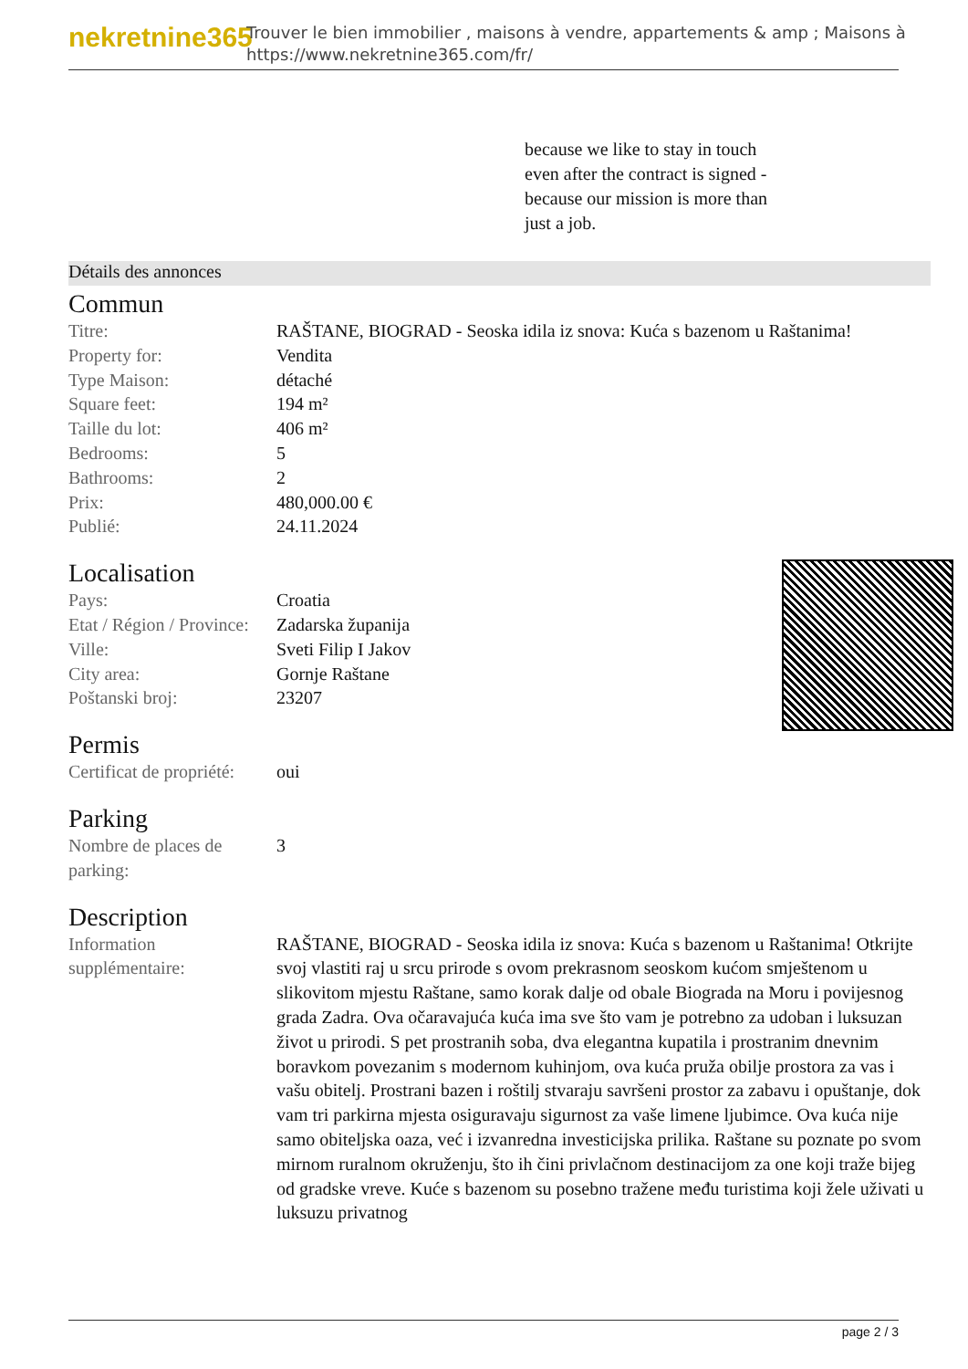nekretnine365
Trouver le bien immobilier , maisons à vendre, appartements & amp ; Maisons à
https://www.nekretnine365.com/fr/
because we like to stay in touch even after the contract is signed - because our mission is more than just a job.
Détails des annonces
Commun
| Titre: | RAŠTANE, BIOGRAD - Seoska idila iz snova: Kuća s bazenom u Raštanima! |
| Property for: | Vendita |
| Type Maison: | détaché |
| Square feet: | 194 m² |
| Taille du lot: | 406 m² |
| Bedrooms: | 5 |
| Bathrooms: | 2 |
| Prix: | 480,000.00 € |
| Publié: | 24.11.2024 |
Localisation
| Pays: | Croatia |
| Etat / Région / Province: | Zadarska županija |
| Ville: | Sveti Filip I Jakov |
| City area: | Gornje Raštane |
| Poštanski broj: | 23207 |
Permis
| Certificat de propriété: | oui |
Parking
| Nombre de places de parking: | 3 |
Description
| Information supplémentaire: | RAŠTANE, BIOGRAD - Seoska idila iz snova: Kuća s bazenom u Raštanima! Otkrijte svoj vlastiti raj u srcu prirode s ovom prekrasnom seoskom kućom smještenom u slikovitom mjestu Raštane, samo korak dalje od obale Biograda na Moru i povijesnog grada Zadra. Ova očaravajuća kuća ima sve što vam je potrebno za udoban i luksuzan život u prirodi. S pet prostranih soba, dva elegantna kupatila i prostranim dnevnim boravkom povezanim s modernom kuhinjom, ova kuća pruža obilje prostora za vas i vašu obitelj. Prostrani bazen i roštilj stvaraju savršeni prostor za zabavu i opuštanje, dok vam tri parkirna mjesta osiguravaju sigurnost za vaše limene ljubimce. Ova kuća nije samo obiteljska oaza, već i izvanredna investicijska prilika. Raštane su poznate po svom mirnom ruralnom okruženju, što ih čini privlačnom destinacijom za one koji traže bijeg od gradske vreve. Kuće s bazenom su posebno tražene među turistima koji žele uživati u luksuzu privatnog |
page 2 / 3